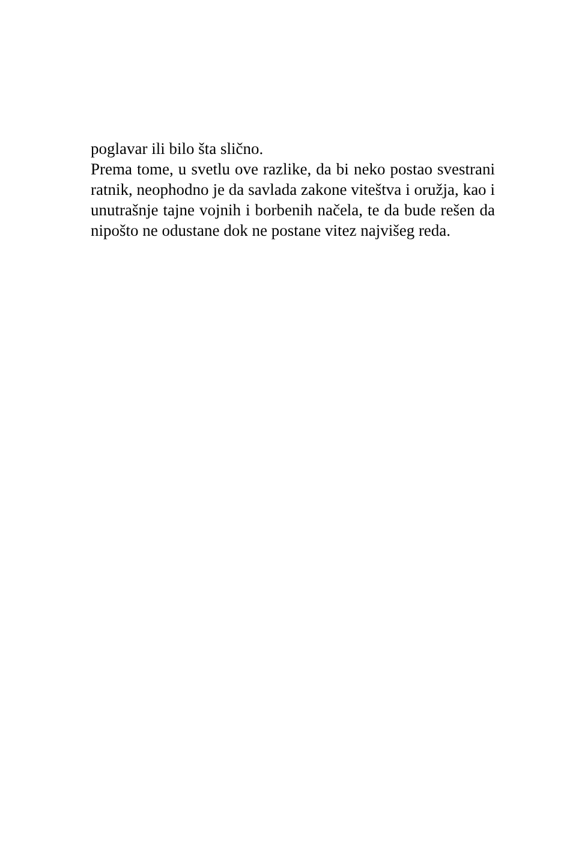poglavar ili bilo šta slično.
Prema tome, u svetlu ove razlike, da bi neko postao svestrani ratnik, neophodno je da savlada zakone viteštva i oružja, kao i unutrašnje tajne vojnih i borbenih načela, te da bude rešen da nipošto ne odustane dok ne postane vitez najvišeg reda.